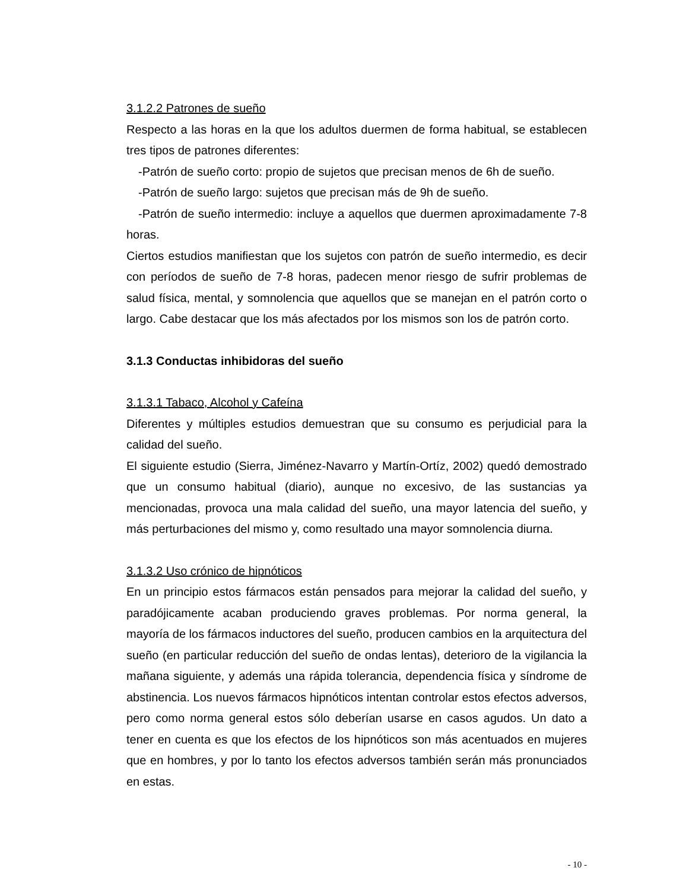3.1.2.2 Patrones de sueño
Respecto a las horas en la que los adultos duermen de forma habitual, se establecen tres tipos de patrones diferentes:
-Patrón de sueño corto: propio de sujetos que precisan menos de 6h de sueño.
-Patrón de sueño largo: sujetos que precisan más de 9h de sueño.
-Patrón de sueño intermedio: incluye a aquellos que duermen aproximadamente 7-8 horas.
Ciertos estudios manifiestan que los sujetos con patrón de sueño intermedio, es decir con períodos de sueño de 7-8 horas, padecen menor riesgo de sufrir problemas de salud física, mental, y somnolencia que aquellos que se manejan en el patrón corto o largo. Cabe destacar que los más afectados por los mismos son los de patrón corto.
3.1.3 Conductas inhibidoras del sueño
3.1.3.1 Tabaco, Alcohol y Cafeína
Diferentes y múltiples estudios demuestran que su consumo es perjudicial para la calidad del sueño.
El siguiente estudio (Sierra, Jiménez-Navarro y Martín-Ortíz, 2002) quedó demostrado que un consumo habitual (diario), aunque no excesivo, de las sustancias ya mencionadas, provoca una mala calidad del sueño, una mayor latencia del sueño, y más perturbaciones del mismo y, como resultado una mayor somnolencia diurna.
3.1.3.2 Uso crónico de hipnóticos
En un principio estos fármacos están pensados para mejorar la calidad del sueño, y paradójicamente acaban produciendo graves problemas. Por norma general, la mayoría de los fármacos inductores del sueño, producen cambios en la arquitectura del sueño (en particular reducción del sueño de ondas lentas), deterioro de la vigilancia la mañana siguiente, y además una rápida tolerancia, dependencia física y síndrome de abstinencia. Los nuevos fármacos hipnóticos intentan controlar estos efectos adversos, pero como norma general estos sólo deberían usarse en casos agudos. Un dato a tener en cuenta es que los efectos de los hipnóticos son más acentuados en mujeres que en hombres, y por lo tanto los efectos adversos también serán más pronunciados en estas.
- 10 -